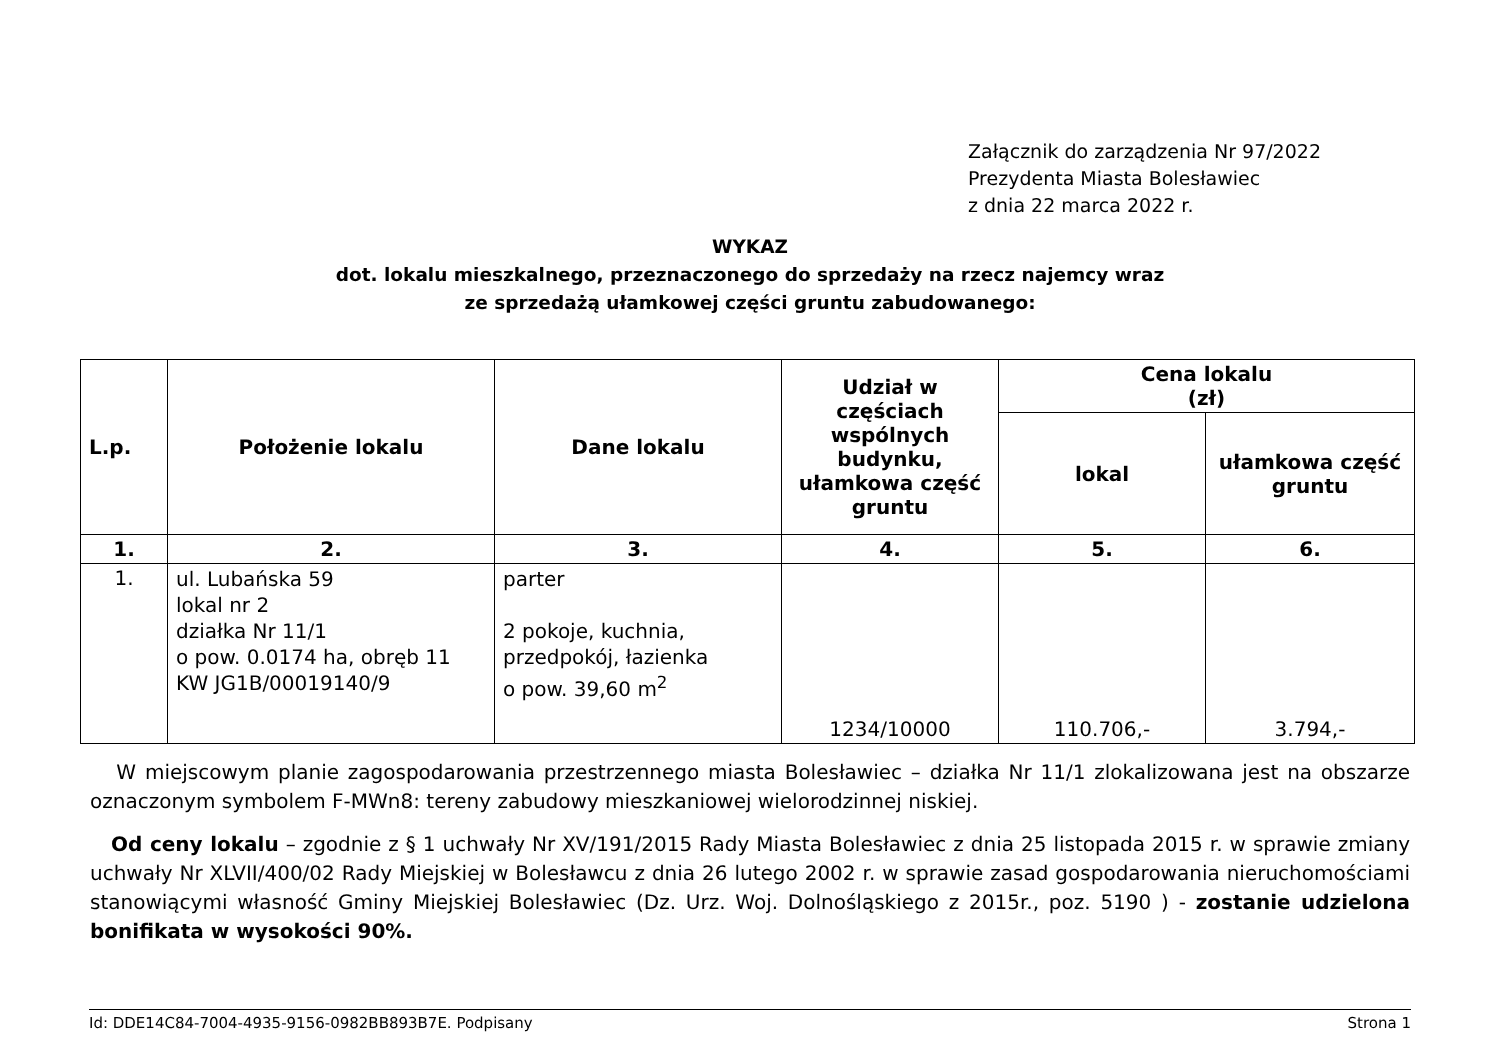Załącznik do zarządzenia Nr 97/2022
Prezydenta Miasta Bolesławiec
z dnia 22 marca 2022 r.
WYKAZ
dot. lokalu mieszkalnego, przeznaczonego do sprzedaży na rzecz najemcy wraz
ze sprzedażą ułamkowej części gruntu zabudowanego:
| L.p. | Położenie lokalu | Dane lokalu | Udział w częściach wspólnych budynku, ułamkowa część gruntu | Cena lokalu (zł) | |
| --- | --- | --- | --- | --- | --- |
| | | | | lokal | ułamkowa część gruntu |
| 1. | 2. | 3. | 4. | 5. | 6. |
| 1. | ul. Lubańska 59 lokal nr 2 działka Nr 11/1 o pow. 0.0174 ha, obręb 11 KW JG1B/00019140/9 | parter 2 pokoje, kuchnia, przedpokój, łazienka o pow. 39,60 m<sup>2</sup> | 1234/10000 | 110.706,- | 3.794,- |
W miejscowym planie zagospodarowania przestrzennego miasta Bolesławiec – działka Nr 11/1 zlokalizowana jest na obszarze oznaczonym symbolem F-MWn8: tereny zabudowy mieszkaniowej wielorodzinnej niskiej.
Od ceny lokalu – zgodnie z § 1 uchwały Nr XV/191/2015 Rady Miasta Bolesławiec z dnia 25 listopada 2015 r. w sprawie zmiany uchwały Nr XLVII/400/02 Rady Miejskiej w Bolesławcu z dnia 26 lutego 2002 r. w sprawie zasad gospodarowania nieruchomościami stanowiącymi własność Gminy Miejskiej Bolesławiec (Dz. Urz. Woj. Dolnośląskiego z 2015r., poz. 5190 ) - zostanie udzielona bonifikata w wysokości 90%.
Id: DDE14C84-7004-4935-9156-0982BB893B7E. Podpisany Strona 1